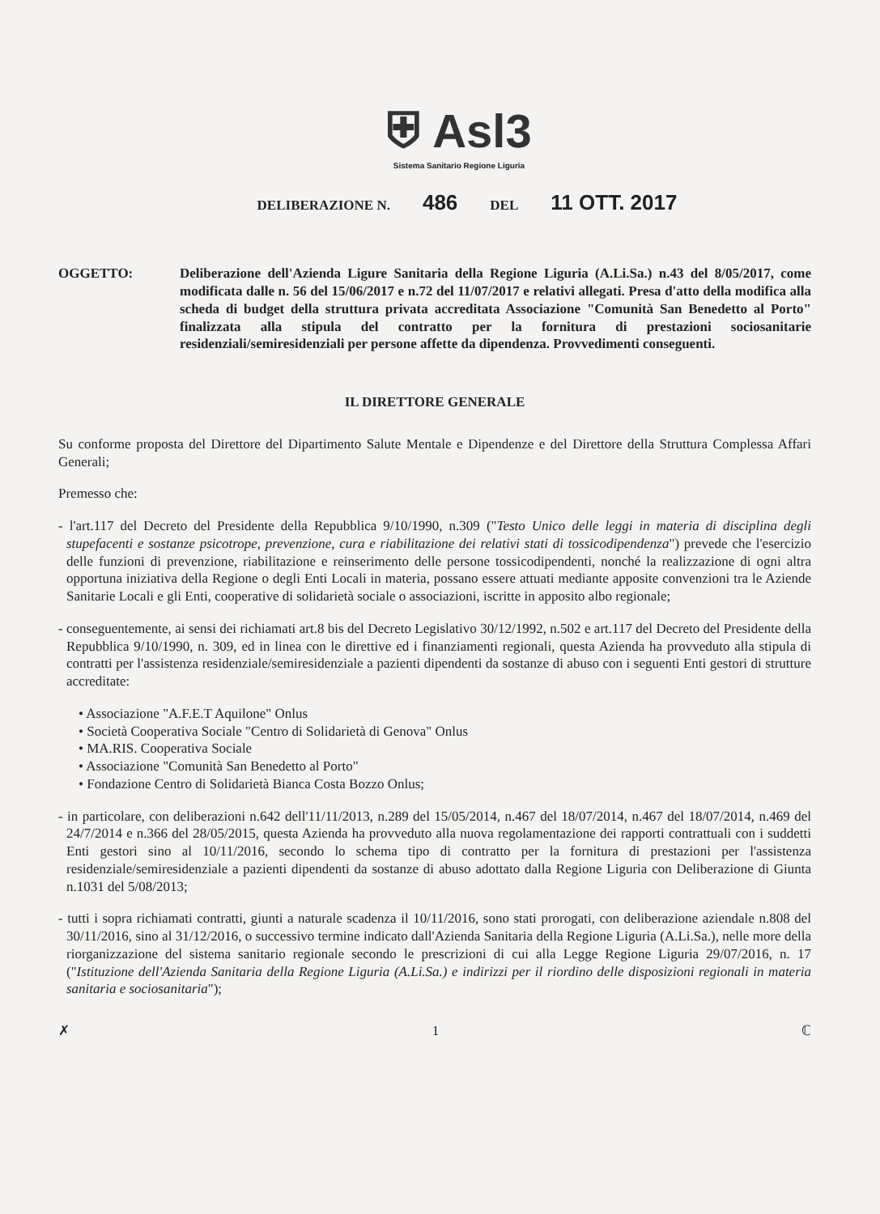⛨ Asl3
Sistema Sanitario Regione Liguria
DELIBERAZIONE N. 486 DEL 11 OTT. 2017
OGGETTO: Deliberazione dell'Azienda Ligure Sanitaria della Regione Liguria (A.Li.Sa.) n.43 del 8/05/2017, come modificata dalle n. 56 del 15/06/2017 e n.72 del 11/07/2017 e relativi allegati. Presa d'atto della modifica alla scheda di budget della struttura privata accreditata Associazione "Comunità San Benedetto al Porto" finalizzata alla stipula del contratto per la fornitura di prestazioni sociosanitarie residenziali/semiresidenziali per persone affette da dipendenza. Provvedimenti conseguenti.
IL DIRETTORE GENERALE
Su conforme proposta del Direttore del Dipartimento Salute Mentale e Dipendenze e del Direttore della Struttura Complessa Affari Generali;
Premesso che:
- l'art.117 del Decreto del Presidente della Repubblica 9/10/1990, n.309 ("Testo Unico delle leggi in materia di disciplina degli stupefacenti e sostanze psicotrope, prevenzione, cura e riabilitazione dei relativi stati di tossicodipendenza") prevede che l'esercizio delle funzioni di prevenzione, riabilitazione e reinserimento delle persone tossicodipendenti, nonché la realizzazione di ogni altra opportuna iniziativa della Regione o degli Enti Locali in materia, possano essere attuati mediante apposite convenzioni tra le Aziende Sanitarie Locali e gli Enti, cooperative di solidarietà sociale o associazioni, iscritte in apposito albo regionale;
- conseguentemente, ai sensi dei richiamati art.8 bis del Decreto Legislativo 30/12/1992, n.502 e art.117 del Decreto del Presidente della Repubblica 9/10/1990, n. 309, ed in linea con le direttive ed i finanziamenti regionali, questa Azienda ha provveduto alla stipula di contratti per l'assistenza residenziale/semiresidenziale a pazienti dipendenti da sostanze di abuso con i seguenti Enti gestori di strutture accreditate:
• Associazione "A.F.E.T Aquilone" Onlus
• Società Cooperativa Sociale "Centro di Solidarietà di Genova" Onlus
• MA.RIS. Cooperativa Sociale
• Associazione "Comunità San Benedetto al Porto"
• Fondazione Centro di Solidarietà Bianca Costa Bozzo Onlus;
- in particolare, con deliberazioni n.642 dell'11/11/2013, n.289 del 15/05/2014, n.467 del 18/07/2014, n.467 del 18/07/2014, n.469 del 24/7/2014 e n.366 del 28/05/2015, questa Azienda ha provveduto alla nuova regolamentazione dei rapporti contrattuali con i suddetti Enti gestori sino al 10/11/2016, secondo lo schema tipo di contratto per la fornitura di prestazioni per l'assistenza residenziale/semiresidenziale a pazienti dipendenti da sostanze di abuso adottato dalla Regione Liguria con Deliberazione di Giunta n.1031 del 5/08/2013;
- tutti i sopra richiamati contratti, giunti a naturale scadenza il 10/11/2016, sono stati prorogati, con deliberazione aziendale n.808 del 30/11/2016, sino al 31/12/2016, o successivo termine indicato dall'Azienda Sanitaria della Regione Liguria (A.Li.Sa.), nelle more della riorganizzazione del sistema sanitario regionale secondo le prescrizioni di cui alla Legge Regione Liguria 29/07/2016, n. 17 ("Istituzione dell'Azienda Sanitaria della Regione Liguria (A.Li.Sa.) e indirizzi per il riordino delle disposizioni regionali in materia sanitaria e sociosanitaria");
✗ 1 ℂ